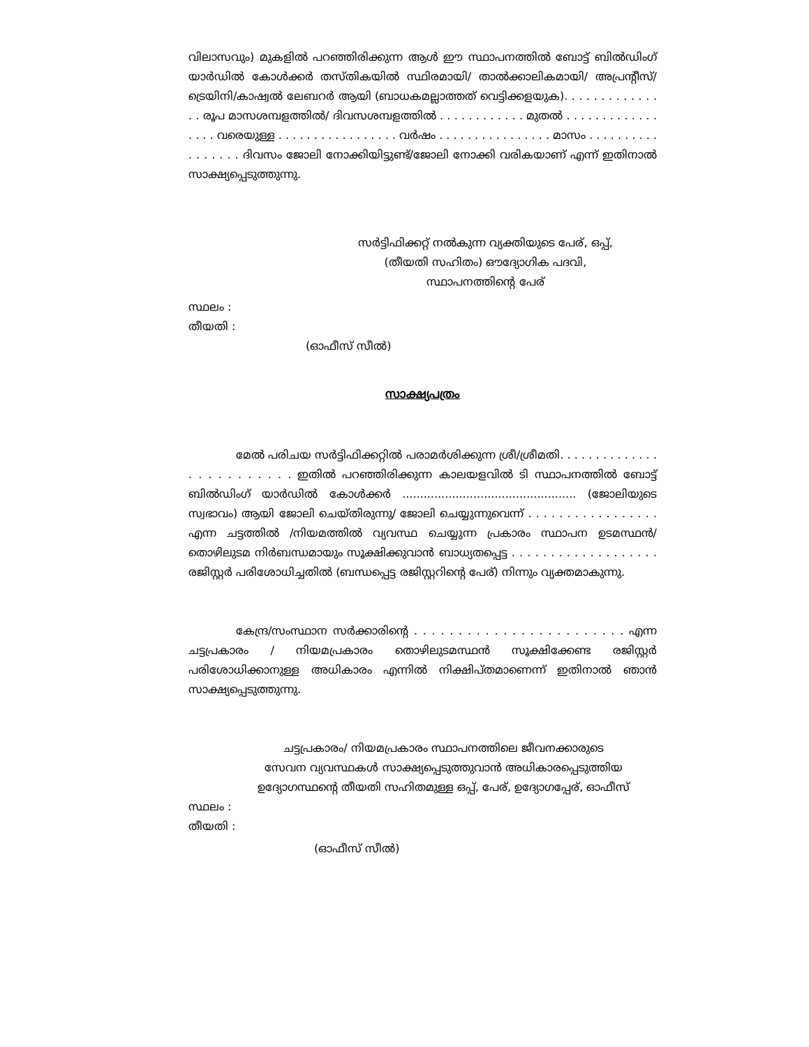വിലാസവും) മുകളിൽ പറഞ്ഞിരിക്കുന്ന ആൾ ഈ സ്ഥാപനത്തിൽ ബോട്ട് ബിൽഡിംഗ് യാർഡിൽ കോൾക്കർ തസ്തികയിൽ സ്ഥിരമായി/ താൽക്കാലികമായി/ അപ്രന്റീസ്/ ട്രെയിനി/കാഷ്വൽ ലേബറർ ആയി (ബാധകമല്ലാത്തത് വെട്ടിക്കളയുക). . . . . . . . . . . . . . . രൂപ മാസശമ്പളത്തിൽ/ ദിവസശമ്പളത്തിൽ . . . . . . . . . . . . മുതൽ . . . . . . . . . . . . . . . . . വരെയുള്ള . . . . . . . . . . . . . . . . . വർഷം . . . . . . . . . . . . . . . . മാസം . . . . . . . . . . . . . . . . . ദിവസം ജോലി നോക്കിയിട്ടുണ്ട്/ജോലി നോക്കി വരികയാണ് എന്ന് ഇതിനാൽ സാക്ഷ്യപ്പെടുത്തുന്നു.
സർട്ടിഫിക്കറ്റ് നൽകുന്ന വ്യക്തിയുടെ പേര്, ഒപ്പ്,
(തീയതി സഹിതം) ഔദ്യോഗിക പദവി,
സ്ഥാപനത്തിന്റെ പേര്
സ്ഥലം :
തീയതി :
(ഓഫീസ് സീൽ)
സാക്ഷ്യപത്രം
മേൽ പരിചയ സർട്ടിഫിക്കറ്റിൽ പരാമർശിക്കുന്ന ശ്രീ/ശ്രീമതി. . . . . . . . . . . . . . . . . . . . . . . . . ഇതിൽ പറഞ്ഞിരിക്കുന്ന കാലയളവിൽ ടി സ്ഥാപനത്തിൽ ബോട്ട് ബിൽഡിംഗ് യാർഡിൽ കോൾക്കർ ................................................. (ജോലിയുടെ സ്വഭാവം) ആയി ജോലി ചെയ്തിരുന്നു/ ജോലി ചെയ്യുന്നുവെന്ന് . . . . . . . . . . . . . . . . . എന്ന ചട്ടത്തിൽ /നിയമത്തിൽ വ്യവസ്ഥ ചെയ്യുന്ന പ്രകാരം സ്ഥാപന ഉടമസ്ഥൻ/തൊഴിലുടമ നിർബന്ധമായും സൂക്ഷിക്കുവാൻ ബാധ്യതപ്പെട്ട . . . . . . . . . . . . . . . . . . . രജിസ്റ്റർ പരിശോധിച്ചതിൽ (ബന്ധപ്പെട്ട രജിസ്റ്ററിന്റെ പേര്) നിന്നും വ്യക്തമാകുന്നു.
കേന്ദ്ര/സംസ്ഥാന സർക്കാരിന്റെ . . . . . . . . . . . . . . . . . . . . . . . . എന്ന ചട്ടപ്രകാരം / നിയമപ്രകാരം തൊഴിലുടമസ്ഥൻ സൂക്ഷിക്കേണ്ട രജിസ്റ്റർ പരിശോധിക്കാനുള്ള അധികാരം എന്നിൽ നിക്ഷിപ്തമാണെന്ന് ഇതിനാൽ ഞാൻ സാക്ഷ്യപ്പെടുത്തുന്നു.
ചട്ടപ്രകാരം/ നിയമപ്രകാരം സ്ഥാപനത്തിലെ ജീവനക്കാരുടെ
സേവന വ്യവസ്ഥകൾ സാക്ഷ്യപ്പെടുത്തുവാൻ അധികാരപ്പെടുത്തിയ
ഉദ്യോഗസ്ഥന്റെ തീയതി സഹിതമുള്ള ഒപ്പ്, പേര്, ഉദ്യോഗപ്പേര്, ഓഫീസ്
സ്ഥലം :
തീയതി :
(ഓഫീസ് സീൽ)